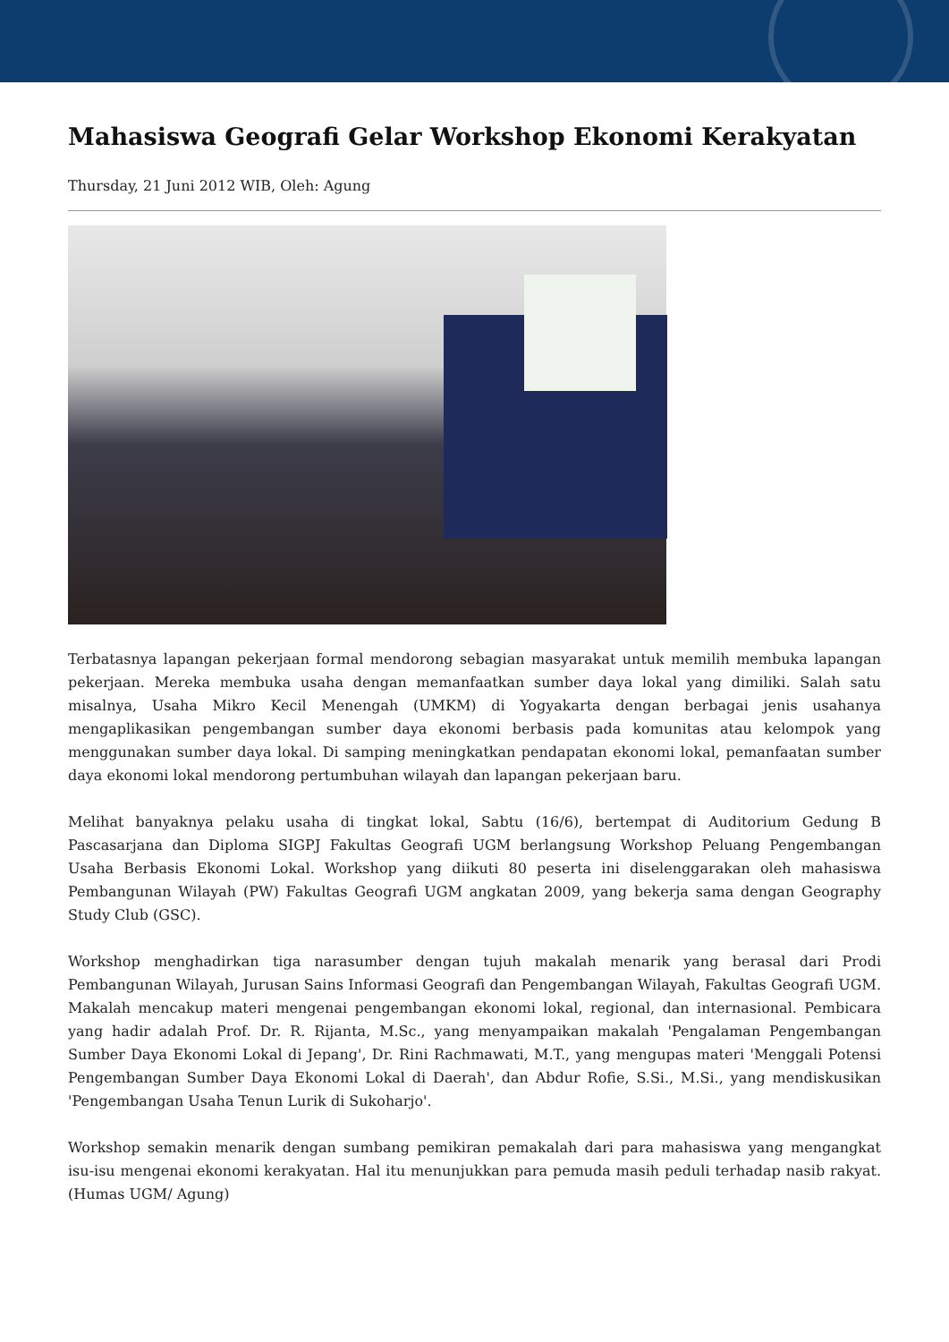Mahasiswa Geografi Gelar Workshop Ekonomi Kerakyatan
Thursday, 21 Juni 2012 WIB, Oleh: Agung
Terbatasnya lapangan pekerjaan formal mendorong sebagian masyarakat untuk memilih membuka lapangan pekerjaan. Mereka membuka usaha dengan memanfaatkan sumber daya lokal yang dimiliki. Salah satu misalnya, Usaha Mikro Kecil Menengah (UMKM) di Yogyakarta dengan berbagai jenis usahanya mengaplikasikan pengembangan sumber daya ekonomi berbasis pada komunitas atau kelompok yang menggunakan sumber daya lokal. Di samping meningkatkan pendapatan ekonomi lokal, pemanfaatan sumber daya ekonomi lokal mendorong pertumbuhan wilayah dan lapangan pekerjaan baru.
Melihat banyaknya pelaku usaha di tingkat lokal, Sabtu (16/6), bertempat di Auditorium Gedung B Pascasarjana dan Diploma SIGPJ Fakultas Geografi UGM berlangsung Workshop Peluang Pengembangan Usaha Berbasis Ekonomi Lokal. Workshop yang diikuti 80 peserta ini diselenggarakan oleh mahasiswa Pembangunan Wilayah (PW) Fakultas Geografi UGM angkatan 2009, yang bekerja sama dengan Geography Study Club (GSC).
Workshop menghadirkan tiga narasumber dengan tujuh makalah menarik yang berasal dari Prodi Pembangunan Wilayah, Jurusan Sains Informasi Geografi dan Pengembangan Wilayah, Fakultas Geografi UGM. Makalah mencakup materi mengenai pengembangan ekonomi lokal, regional, dan internasional. Pembicara yang hadir adalah Prof. Dr. R. Rijanta, M.Sc., yang menyampaikan makalah 'Pengalaman Pengembangan Sumber Daya Ekonomi Lokal di Jepang', Dr. Rini Rachmawati, M.T., yang mengupas materi 'Menggali Potensi Pengembangan Sumber Daya Ekonomi Lokal di Daerah', dan Abdur Rofie, S.Si., M.Si., yang mendiskusikan 'Pengembangan Usaha Tenun Lurik di Sukoharjo'.
Workshop semakin menarik dengan sumbang pemikiran pemakalah dari para mahasiswa yang mengangkat isu-isu mengenai ekonomi kerakyatan. Hal itu menunjukkan para pemuda masih peduli terhadap nasib rakyat. (Humas UGM/ Agung)